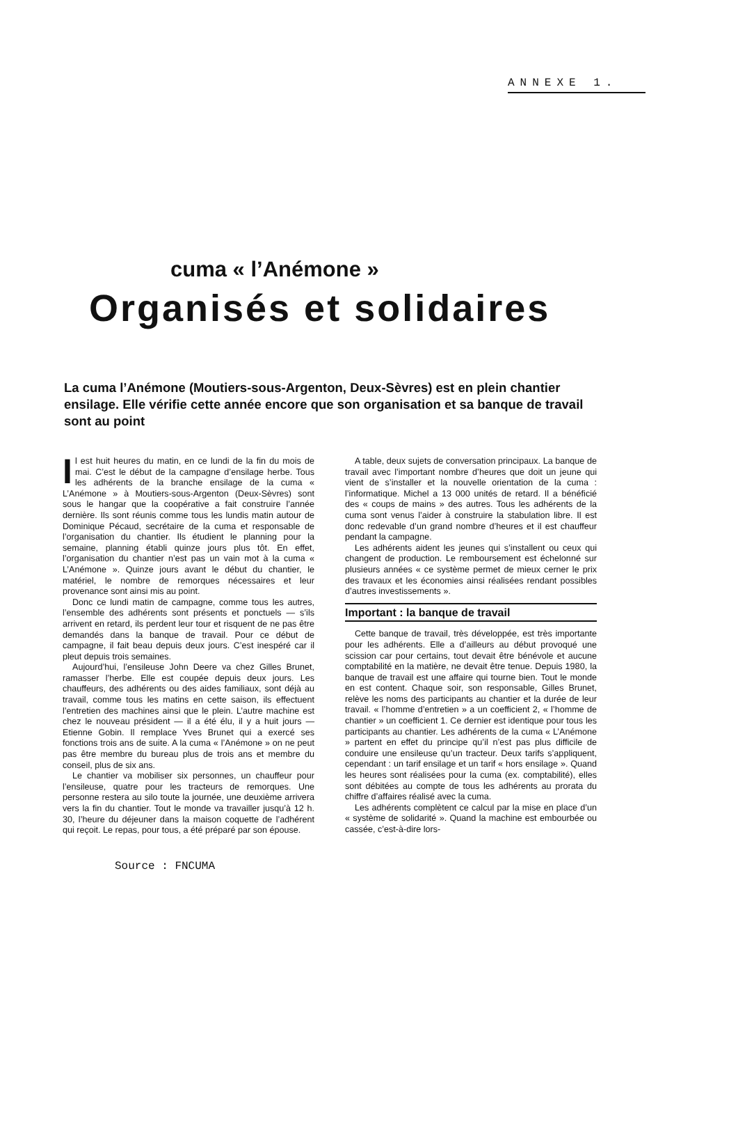ANNEXE 1.
cuma « l’Anémone »
Organisés et solidaires
La cuma l’Anémone (Moutiers-sous-Argenton, Deux-Sèvres) est en plein chantier ensilage. Elle vérifie cette année encore que son organisation et sa banque de travail sont au point
Il est huit heures du matin, en ce lundi de la fin du mois de mai. C’est le début de la campagne d’ensilage herbe. Tous les adhérents de la branche ensilage de la cuma « L’Anémone » à Moutiers-sous-Argenton (Deux-Sèvres) sont sous le hangar que la coopérative a fait construire l’année dernière. Ils sont réunis comme tous les lundis matin autour de Dominique Pécaud, secrétaire de la cuma et responsable de l’organisation du chantier. Ils étudient le planning pour la semaine, planning établi quinze jours plus tôt. En effet, l’organisation du chantier n’est pas un vain mot à la cuma « L’Anémone ». Quinze jours avant le début du chantier, le matériel, le nombre de remorques nécessaires et leur provenance sont ainsi mis au point.
Donc ce lundi matin de campagne, comme tous les autres, l’ensemble des adhérents sont présents et ponctuels — s’ils arrivent en retard, ils perdent leur tour et risquent de ne pas être demandés dans la banque de travail. Pour ce début de campagne, il fait beau depuis deux jours. C’est inespéré car il pleut depuis trois semaines.
Aujourd’hui, l’ensileuse John Deere va chez Gilles Brunet, ramasser l’herbe. Elle est coupée depuis deux jours. Les chauffeurs, des adhérents ou des aides familiaux, sont déjà au travail, comme tous les matins en cette saison, ils effectuent l’entretien des machines ainsi que le plein. L’autre machine est chez le nouveau président — il a été élu, il y a huit jours — Etienne Gobin. Il remplace Yves Brunet qui a exercé ses fonctions trois ans de suite. A la cuma « l’Anémone » on ne peut pas être membre du bureau plus de trois ans et membre du conseil, plus de six ans.
Le chantier va mobiliser six personnes, un chauffeur pour l’ensileuse, quatre pour les tracteurs de remorques. Une personne restera au silo toute la journée, une deuxième arrivera vers la fin du chantier. Tout le monde va travailler jusqu’à 12 h. 30, l’heure du déjeuner dans la maison coquette de l’adhérent qui reçoit. Le repas, pour tous, a été préparé par son épouse.
A table, deux sujets de conversation principaux. La banque de travail avec l’important nombre d’heures que doit un jeune qui vient de s’installer et la nouvelle orientation de la cuma : l’informatique. Michel a 13 000 unités de retard. Il a bénéficié des « coups de mains » des autres. Tous les adhérents de la cuma sont venus l’aider à construire la stabulation libre. Il est donc redevable d’un grand nombre d’heures et il est chauffeur pendant la campagne.
Les adhérents aident les jeunes qui s’installent ou ceux qui changent de production. Le remboursement est échelonné sur plusieurs années « ce système permet de mieux cerner le prix des travaux et les économies ainsi réalisées rendant possibles d’autres investissements ».
Important : la banque de travail
Cette banque de travail, très développée, est très importante pour les adhérents. Elle a d’ailleurs au début provoqué une scission car pour certains, tout devait être bénévole et aucune comptabilité en la matière, ne devait être tenue. Depuis 1980, la banque de travail est une affaire qui tourne bien. Tout le monde en est content. Chaque soir, son responsable, Gilles Brunet, relève les noms des participants au chantier et la durée de leur travail. « l’homme d’entretien » a un coefficient 2, « l’homme de chantier » un coefficient 1. Ce dernier est identique pour tous les participants au chantier. Les adhérents de la cuma « L’Anémone » partent en effet du principe qu’il n’est pas plus difficile de conduire une ensileuse qu’un tracteur. Deux tarifs s’appliquent, cependant : un tarif ensilage et un tarif « hors ensilage ». Quand les heures sont réalisées pour la cuma (ex. comptabilité), elles sont débitées au compte de tous les adhérents au prorata du chiffre d’affaires réalisé avec la cuma.
Les adhérents complètent ce calcul par la mise en place d’un « système de solidarité ». Quand la machine est embourbée ou cassée, c’est-à-dire lors-
Source : FNCUMA